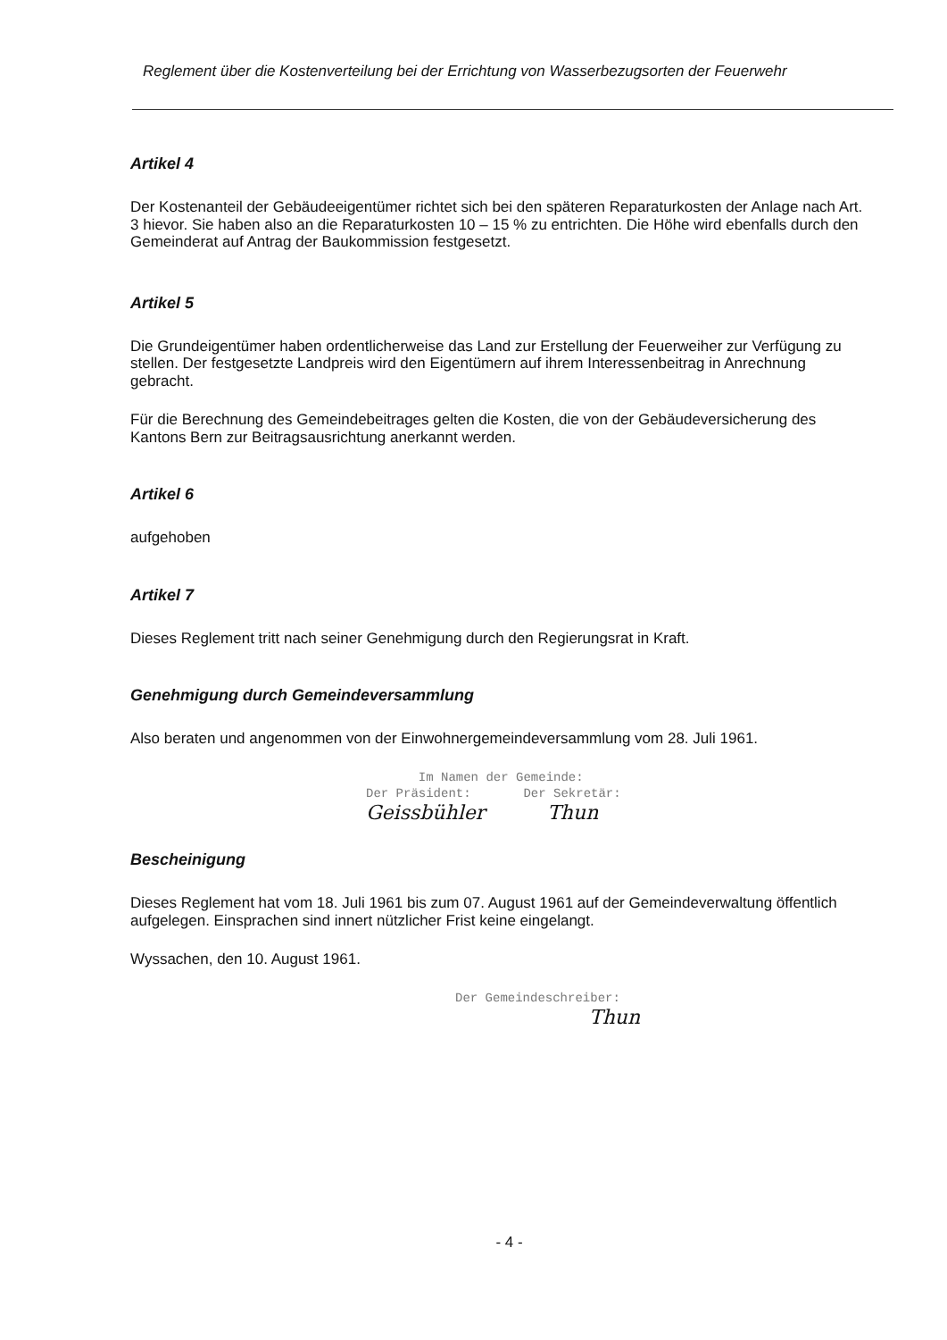Reglement über die Kostenverteilung bei der Errichtung von Wasserbezugsorten der Feuerwehr
Artikel 4
Der Kostenanteil der Gebäudeeigentümer richtet sich bei den späteren Reparaturkosten der Anlage nach Art. 3 hievor. Sie haben also an die Reparaturkosten 10 – 15 % zu entrichten. Die Höhe wird ebenfalls durch den Gemeinderat auf Antrag der Baukommission festgesetzt.
Artikel 5
Die Grundeigentümer haben ordentlicherweise das Land zur Erstellung der Feuerweiher zur Verfügung zu stellen. Der festgesetzte Landpreis wird den Eigentümern auf ihrem Interessenbeitrag in Anrechnung gebracht.
Für die Berechnung des Gemeindebeitrages gelten die Kosten, die von der Gebäudeversicherung des Kantons Bern zur Beitragsausrichtung anerkannt werden.
Artikel 6
aufgehoben
Artikel 7
Dieses Reglement tritt nach seiner Genehmigung durch den Regierungsrat in Kraft.
Genehmigung durch Gemeindeversammlung
Also beraten und angenommen von der Einwohnergemeindeversammlung vom 28. Juli 1961.
Im Namen der Gemeinde:
Der Präsident: Der Sekretär:
Geissbühler Thun
Bescheinigung
Dieses Reglement hat vom 18. Juli 1961 bis zum 07. August 1961 auf der Gemeindeverwaltung öffentlich aufgelegen. Einsprachen sind innert nützlicher Frist keine eingelangt.
Wyssachen, den 10. August 1961.
Der Gemeindeschreiber:
Thun
- 4 -